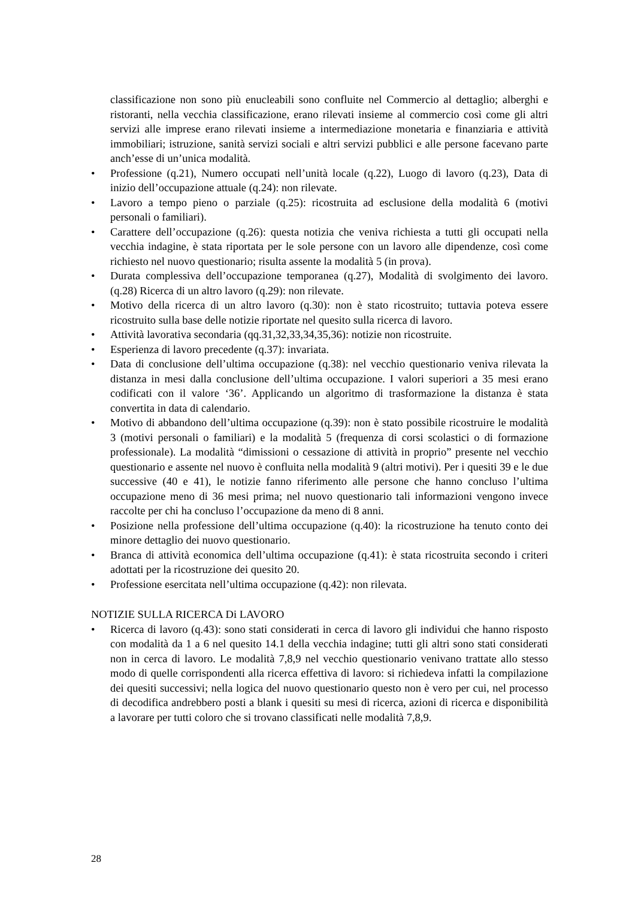classificazione non sono più enucleabili sono confluite nel Commercio al dettaglio; alberghi e ristoranti, nella vecchia classificazione, erano rilevati insieme al commercio così come gli altri servizi alle imprese erano rilevati insieme a intermediazione monetaria e finanziaria e attività immobiliari; istruzione, sanità servizi sociali e altri servizi pubblici e alle persone facevano parte anch’esse di un’unica modalità.
• Professione (q.21), Numero occupati nell’unità locale (q.22), Luogo di lavoro (q.23), Data di inizio dell’occupazione attuale (q.24): non rilevate.
• Lavoro a tempo pieno o parziale (q.25): ricostruita ad esclusione della modalità 6 (motivi personali o familiari).
• Carattere dell’occupazione (q.26): questa notizia che veniva richiesta a tutti gli occupati nella vecchia indagine, è stata riportata per le sole persone con un lavoro alle dipendenze, così come richiesto nel nuovo questionario; risulta assente la modalità 5 (in prova).
• Durata complessiva dell’occupazione temporanea (q.27), Modalità di svolgimento dei lavoro. (q.28) Ricerca di un altro lavoro (q.29): non rilevate.
• Motivo della ricerca di un altro lavoro (q.30): non è stato ricostruito; tuttavia poteva essere ricostruito sulla base delle notizie riportate nel quesito sulla ricerca di lavoro.
• Attività lavorativa secondaria (qq.31,32,33,34,35,36): notizie non ricostruite.
• Esperienza di lavoro precedente (q.37): invariata.
• Data di conclusione dell’ultima occupazione (q.38): nel vecchio questionario veniva rilevata la distanza in mesi dalla conclusione dell’ultima occupazione. I valori superiori a 35 mesi erano codificati con il valore ‘36’. Applicando un algoritmo di trasformazione la distanza è stata convertita in data di calendario.
• Motivo di abbandono dell’ultima occupazione (q.39): non è stato possibile ricostruire le modalità 3 (motivi personali o familiari) e la modalità 5 (frequenza di corsi scolastici o di formazione professionale). La modalità “dimissioni o cessazione di attività in proprio” presente nel vecchio questionario e assente nel nuovo è confluita nella modalità 9 (altri motivi). Per i quesiti 39 e le due successive (40 e 41), le notizie fanno riferimento alle persone che hanno concluso l’ultima occupazione meno di 36 mesi prima; nel nuovo questionario tali informazioni vengono invece raccolte per chi ha concluso l’occupazione da meno di 8 anni.
• Posizione nella professione dell’ultima occupazione (q.40): la ricostruzione ha tenuto conto dei minore dettaglio dei nuovo questionario.
• Branca di attività economica dell’ultima occupazione (q.41): è stata ricostruita secondo i criteri adottati per la ricostruzione dei quesito 20.
• Professione esercitata nell’ultima occupazione (q.42): non rilevata.
NOTIZIE SULLA RICERCA Di LAVORO
• Ricerca di lavoro (q.43): sono stati considerati in cerca di lavoro gli individui che hanno risposto con modalità da 1 a 6 nel quesito 14.1 della vecchia indagine; tutti gli altri sono stati considerati non in cerca di lavoro. Le modalità 7,8,9 nel vecchio questionario venivano trattate allo stesso modo di quelle corrispondenti alla ricerca effettiva di lavoro: si richiedeva infatti la compilazione dei quesiti successivi; nella logica del nuovo questionario questo non è vero per cui, nel processo di decodifica andrebbero posti a blank i quesiti su mesi di ricerca, azioni di ricerca e disponibilità a lavorare per tutti coloro che si trovano classificati nelle modalità 7,8,9.
28